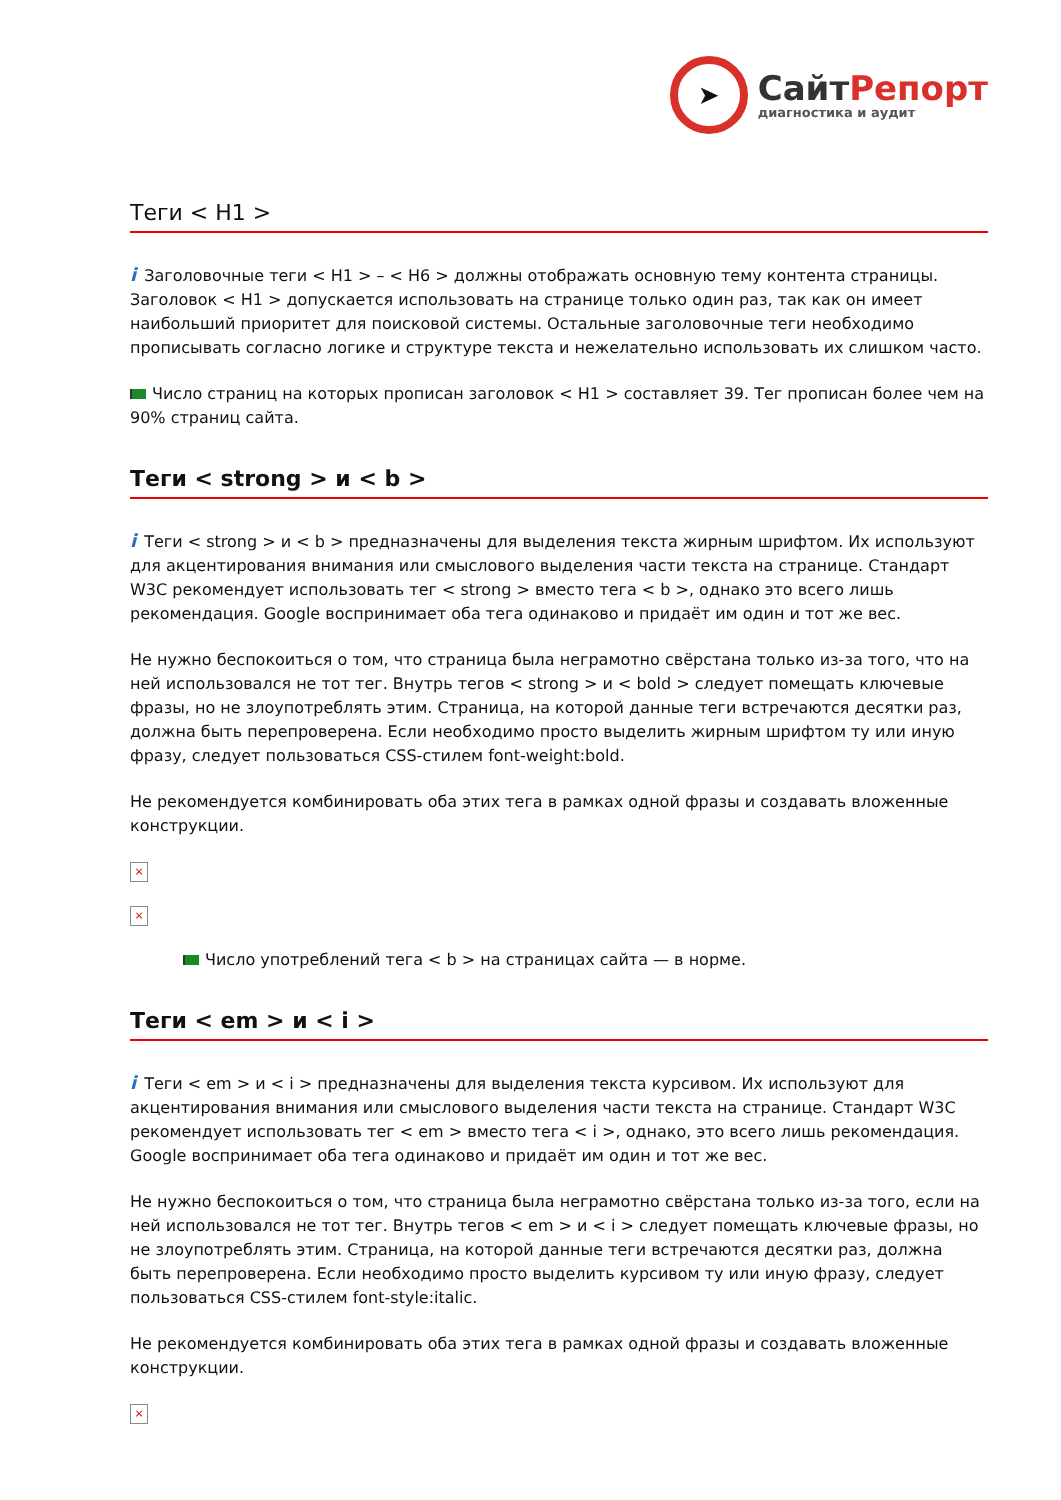➤
СайтРепорт
диагностика и аудит
Теги < H1 >
i Заголовочные теги < H1 > – < H6 > должны отображать основную тему контента страницы. Заголовок < H1 > допускается использовать на странице только один раз, так как он имеет наибольший приоритет для поисковой системы. Остальные заголовочные теги необходимо прописывать согласно логике и структуре текста и нежелательно использовать их слишком часто.
Число страниц на которых прописан заголовок < H1 > составляет 39. Тег прописан более чем на 90% страниц сайта.
Теги < strong > и < b >
i Теги < strong > и < b > предназначены для выделения текста жирным шрифтом. Их используют для акцентирования внимания или смыслового выделения части текста на странице. Стандарт W3C рекомендует использовать тег < strong > вместо тега < b >, однако это всего лишь рекомендация. Google воспринимает оба тега одинаково и придаёт им один и тот же вес.
Не нужно беспокоиться о том, что страница была неграмотно свёрстана только из-за того, что на ней использовался не тот тег. Внутрь тегов < strong > и < bold > следует помещать ключевые фразы, но не злоупотреблять этим. Страница, на которой данные теги встречаются десятки раз, должна быть перепроверена. Если необходимо просто выделить жирным шрифтом ту или иную фразу, следует пользоваться CSS-стилем font-weight:bold.
Не рекомендуется комбинировать оба этих тега в рамках одной фразы и создавать вложенные конструкции.
×
×
Число употреблений тега < b > на страницах сайта — в норме.
Теги < em > и < i >
i Теги < em > и < i > предназначены для выделения текста курсивом. Их используют для акцентирования внимания или смыслового выделения части текста на странице. Стандарт W3C рекомендует использовать тег < em > вместо тега < i >, однако, это всего лишь рекомендация. Google воспринимает оба тега одинаково и придаёт им один и тот же вес.
Не нужно беспокоиться о том, что страница была неграмотно свёрстана только из-за того, если на ней использовался не тот тег. Внутрь тегов < em > и < i > следует помещать ключевые фразы, но не злоупотреблять этим. Страница, на которой данные теги встречаются десятки раз, должна быть перепроверена. Если необходимо просто выделить курсивом ту или иную фразу, следует пользоваться CSS-стилем font-style:italic.
Не рекомендуется комбинировать оба этих тега в рамках одной фразы и создавать вложенные конструкции.
×